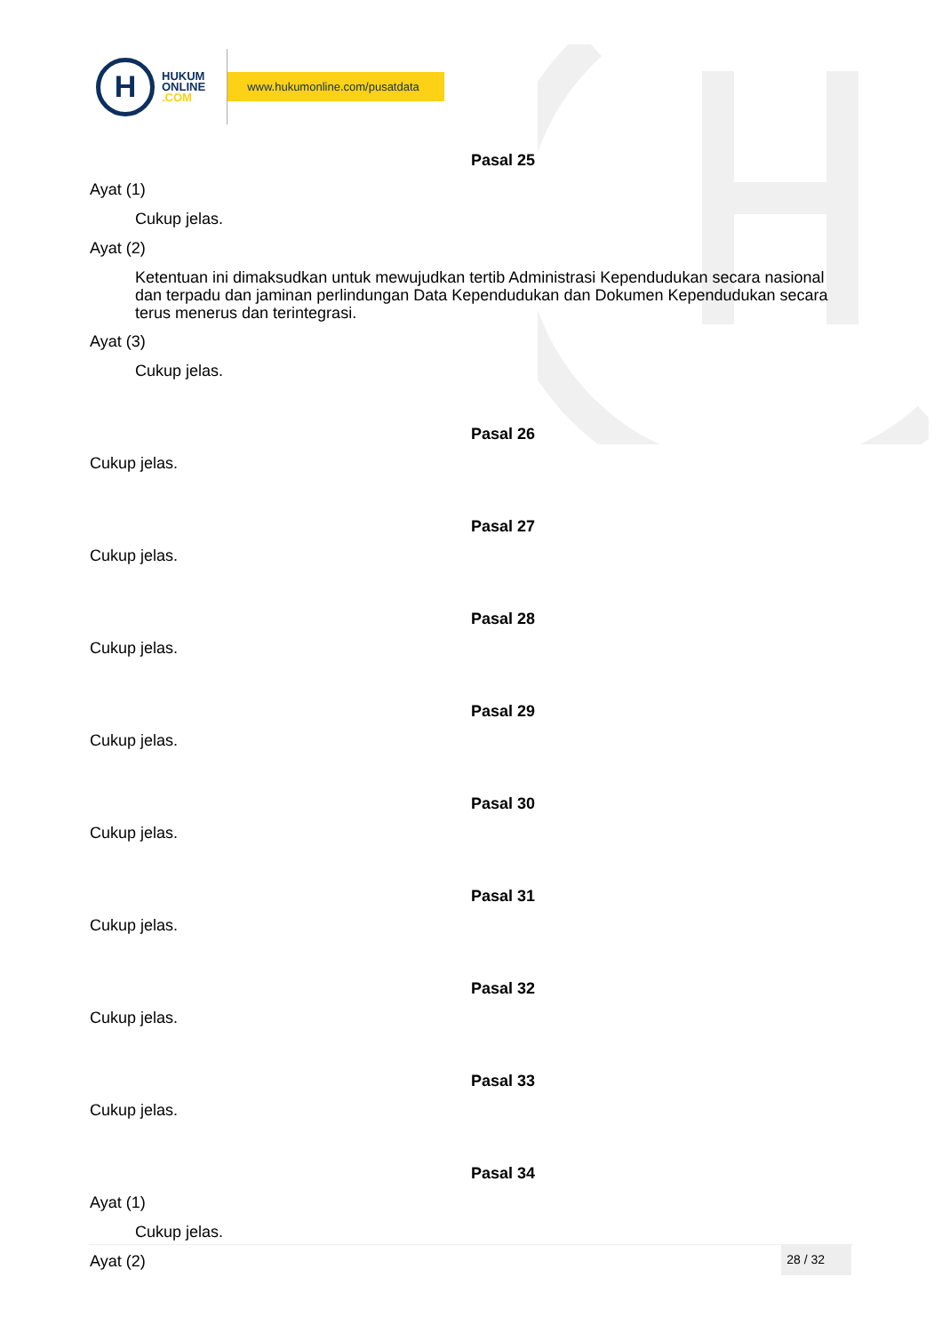H
HUKUM
ONLINE
.COM
www.hukumonline.com/pusatdata
Pasal 25
Ayat (1)
Cukup jelas.
Ayat (2)
Ketentuan ini dimaksudkan untuk mewujudkan tertib Administrasi Kependudukan secara nasional dan terpadu dan jaminan perlindungan Data Kependudukan dan Dokumen Kependudukan secara terus menerus dan terintegrasi.
Ayat (3)
Cukup jelas.
Pasal 26
Cukup jelas.
Pasal 27
Cukup jelas.
Pasal 28
Cukup jelas.
Pasal 29
Cukup jelas.
Pasal 30
Cukup jelas.
Pasal 31
Cukup jelas.
Pasal 32
Cukup jelas.
Pasal 33
Cukup jelas.
Pasal 34
Ayat (1)
Cukup jelas.
Ayat (2)
28 / 32